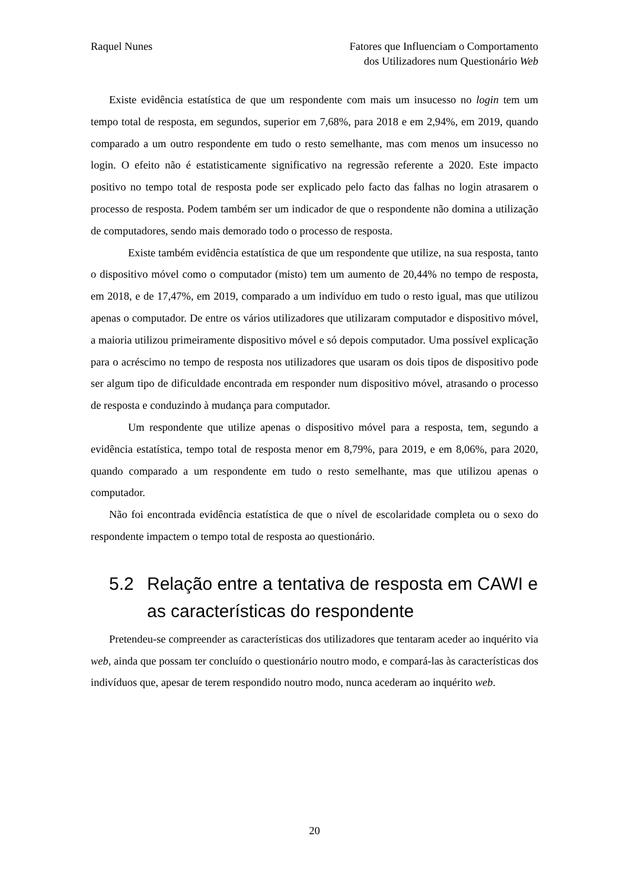Raquel Nunes Fatores que Influenciam o Comportamento
dos Utilizadores num Questionário Web
Existe evidência estatística de que um respondente com mais um insucesso no login tem um tempo total de resposta, em segundos, superior em 7,68%, para 2018 e em 2,94%, em 2019, quando comparado a um outro respondente em tudo o resto semelhante, mas com menos um insucesso no login. O efeito não é estatisticamente significativo na regressão referente a 2020. Este impacto positivo no tempo total de resposta pode ser explicado pelo facto das falhas no login atrasarem o processo de resposta. Podem também ser um indicador de que o respondente não domina a utilização de computadores, sendo mais demorado todo o processo de resposta.
Existe também evidência estatística de que um respondente que utilize, na sua resposta, tanto o dispositivo móvel como o computador (misto) tem um aumento de 20,44% no tempo de resposta, em 2018, e de 17,47%, em 2019, comparado a um indivíduo em tudo o resto igual, mas que utilizou apenas o computador. De entre os vários utilizadores que utilizaram computador e dispositivo móvel, a maioria utilizou primeiramente dispositivo móvel e só depois computador. Uma possível explicação para o acréscimo no tempo de resposta nos utilizadores que usaram os dois tipos de dispositivo pode ser algum tipo de dificuldade encontrada em responder num dispositivo móvel, atrasando o processo de resposta e conduzindo à mudança para computador.
Um respondente que utilize apenas o dispositivo móvel para a resposta, tem, segundo a evidência estatística, tempo total de resposta menor em 8,79%, para 2019, e em 8,06%, para 2020, quando comparado a um respondente em tudo o resto semelhante, mas que utilizou apenas o computador.
Não foi encontrada evidência estatística de que o nível de escolaridade completa ou o sexo do respondente impactem o tempo total de resposta ao questionário.
5.2 Relação entre a tentativa de resposta em CAWI e
as características do respondente
Pretendeu-se compreender as características dos utilizadores que tentaram aceder ao inquérito via web, ainda que possam ter concluído o questionário noutro modo, e compará-las às características dos indivíduos que, apesar de terem respondido noutro modo, nunca acederam ao inquérito web.
20